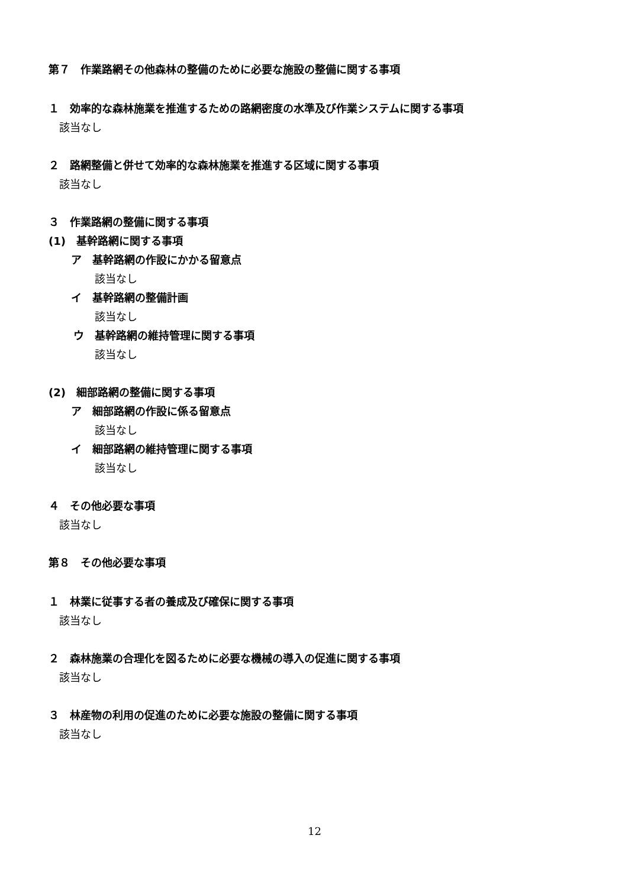第７　作業路網その他森林の整備のために必要な施設の整備に関する事項
１　効率的な森林施業を推進するための路網密度の水準及び作業システムに関する事項
該当なし
２　路網整備と併せて効率的な森林施業を推進する区域に関する事項
該当なし
３　作業路網の整備に関する事項
(1)　基幹路網に関する事項
ア　基幹路網の作設にかかる留意点
該当なし
イ　基幹路網の整備計画
該当なし
ウ　基幹路網の維持管理に関する事項
該当なし
(2)　細部路網の整備に関する事項
ア　細部路網の作設に係る留意点
該当なし
イ　細部路網の維持管理に関する事項
該当なし
４　その他必要な事項
該当なし
第８　その他必要な事項
１　林業に従事する者の養成及び確保に関する事項
該当なし
２　森林施業の合理化を図るために必要な機械の導入の促進に関する事項
該当なし
３　林産物の利用の促進のために必要な施設の整備に関する事項
該当なし
12